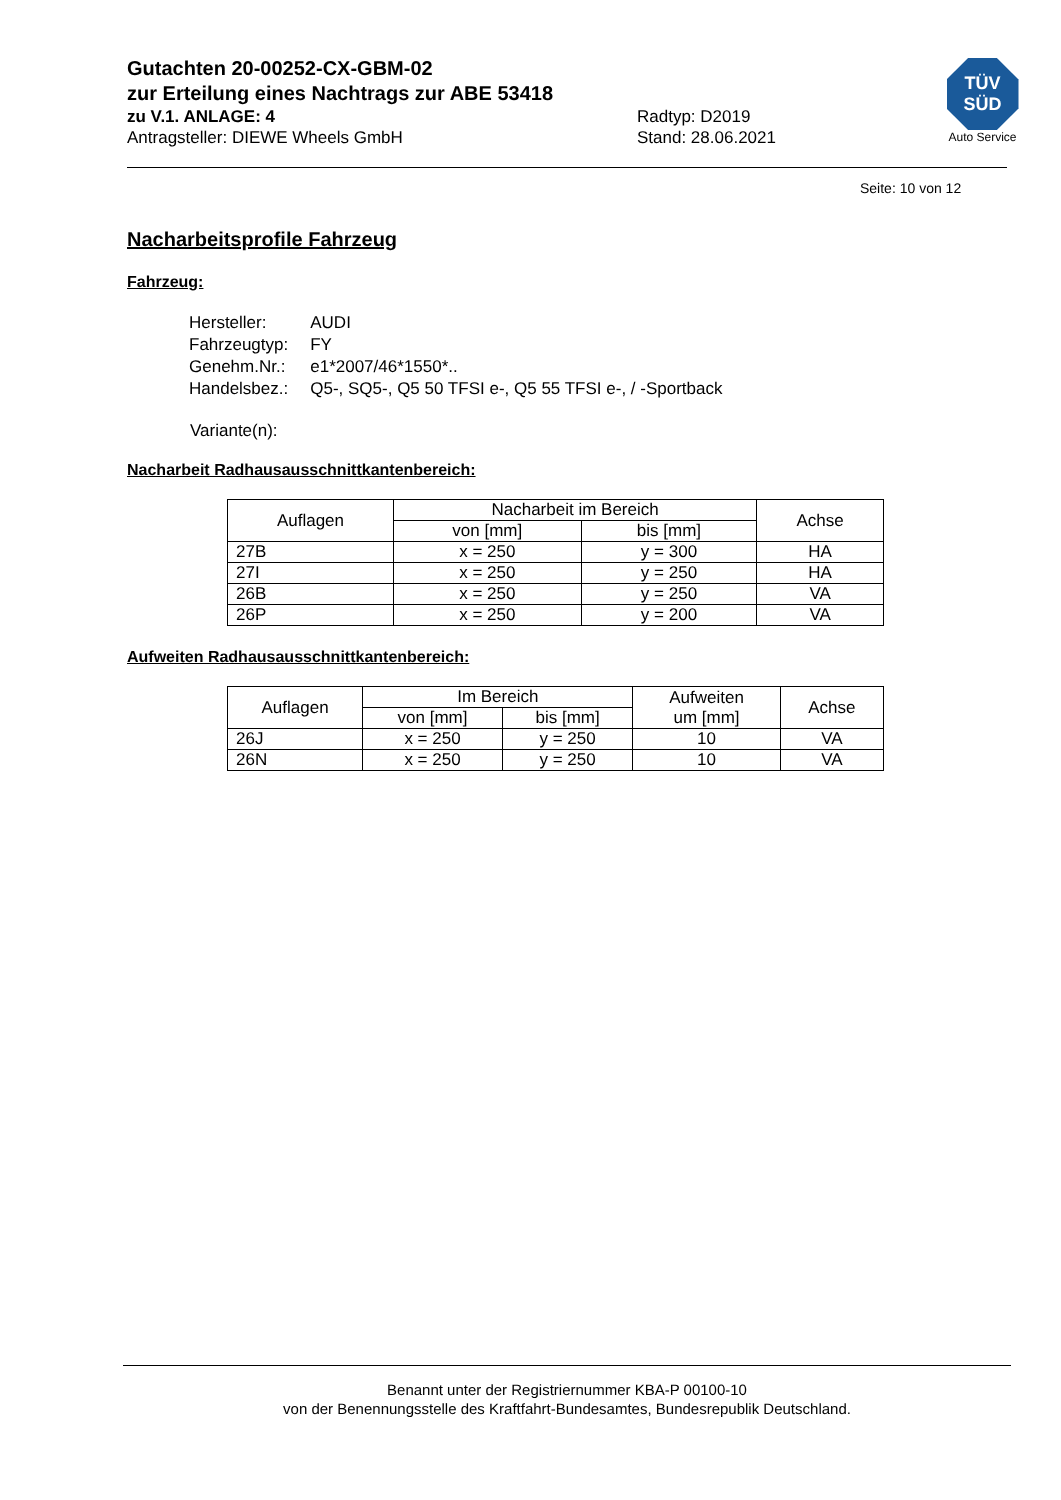Gutachten 20-00252-CX-GBM-02
zur Erteilung eines Nachtrags zur ABE 53418
zu V.1. ANLAGE: 4 Radtyp: D2019
Antragsteller: DIEWE Wheels GmbH Stand: 28.06.2021
TÜV
SÜD
Auto Service
Seite: 10 von 12
Nacharbeitsprofile Fahrzeug
Fahrzeug:
| Hersteller: | AUDI |
| Fahrzeugtyp: | FY |
| Genehm.Nr.: | e1*2007/46*1550*.. |
| Handelsbez.: | Q5-, SQ5-, Q5 50 TFSI e-, Q5 55 TFSI e-, / -Sportback |
Variante(n):
Nacharbeit Radhausausschnittkantenbereich:
| Auflagen | Nacharbeit im Bereich | | Achse |
| --- | --- | --- | --- |
| | von [mm] | bis [mm] | |
| 27B | x = 250 | y = 300 | HA |
| 27I | x = 250 | y = 250 | HA |
| 26B | x = 250 | y = 250 | VA |
| 26P | x = 250 | y = 200 | VA |
Aufweiten Radhausausschnittkantenbereich:
| Auflagen | Im Bereich | | Aufweiten um [mm] | Achse |
| --- | --- | --- | --- | --- |
| | von [mm] | bis [mm] | | |
| 26J | x = 250 | y = 250 | 10 | VA |
| 26N | x = 250 | y = 250 | 10 | VA |
Benannt unter der Registriernummer KBA-P 00100-10
von der Benennungsstelle des Kraftfahrt-Bundesamtes, Bundesrepublik Deutschland.